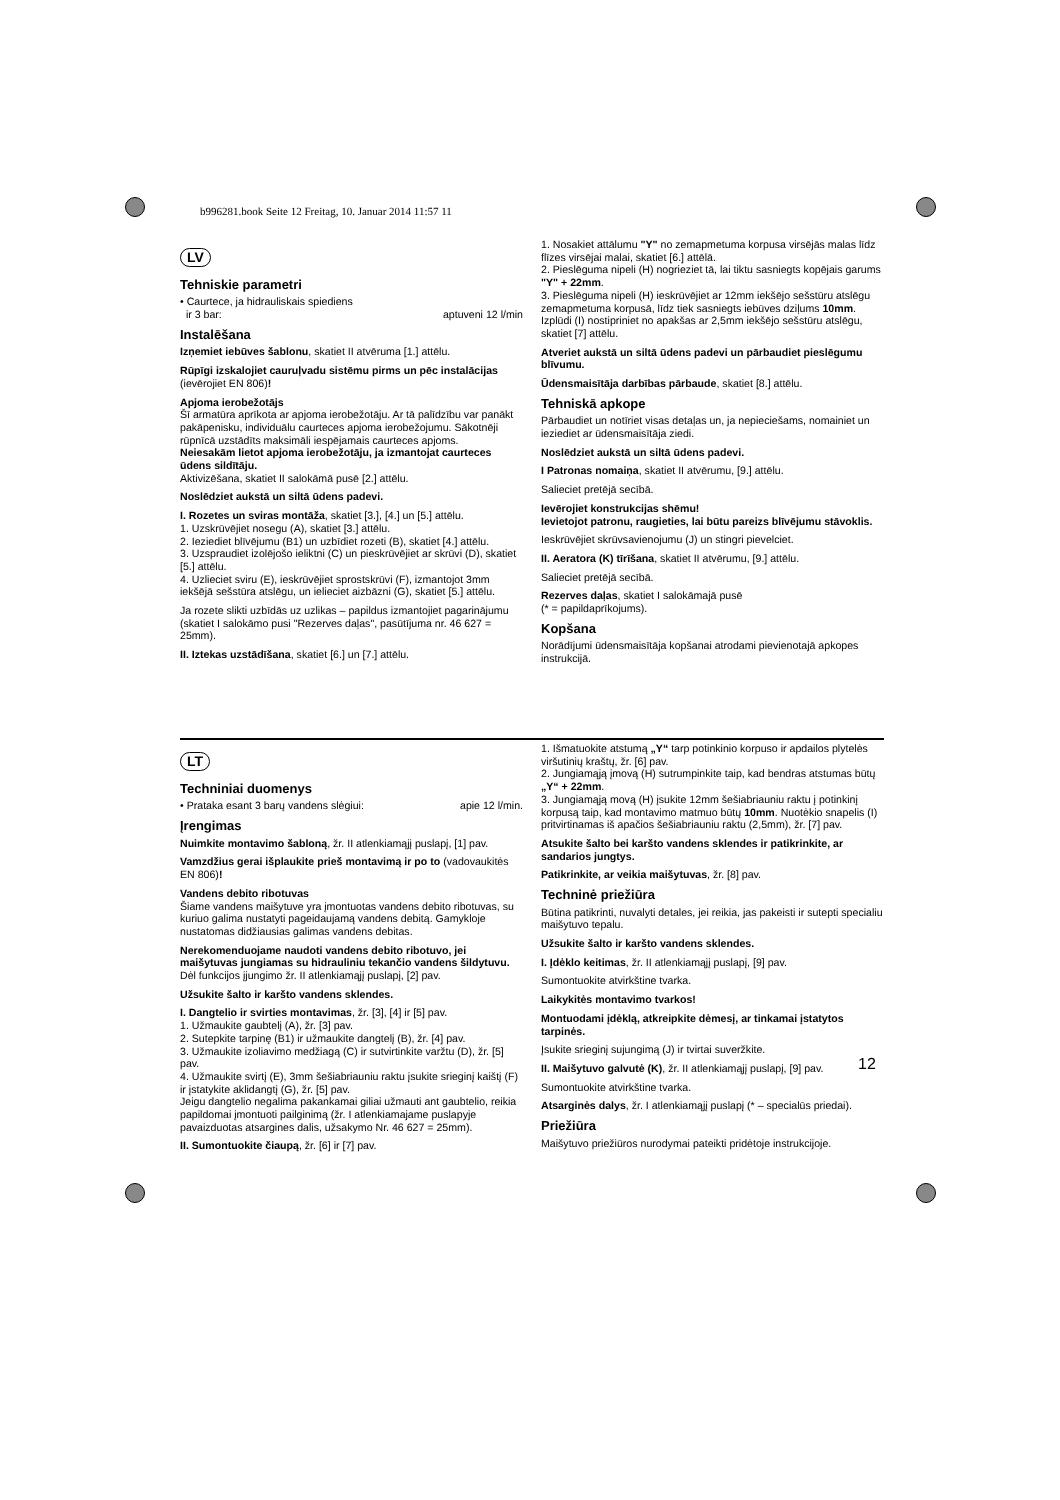b996281.book Seite 12 Freitag, 10. Januar 2014 11:57 11
LV
Tehniskie parametri
• Caurtece, ja hidrauliskais spiediens
ir 3 bar: aptuveni 12 l/min
Instalēšana
Izņemiet iebūves šablonu, skatiet II atvēruma [1.] attēlu.
Rūpīgi izskalojiet cauruļvadu sistēmu pirms un pēc instalācijas (ievērojiet EN 806)!
Apjoma ierobežotājs
Šī armatūra aprīkota ar apjoma ierobežotāju. Ar tā palīdzību var panākt pakāpenisku, individuālu caurteces apjoma ierobežojumu. Sākotnēji rūpnīcā uzstādīts maksimāli iespējamais caurteces apjoms.
Neiesakām lietot apjoma ierobežotāju, ja izmantojat caurteces ūdens sildītāju.
Aktivizēšana, skatiet II salokāmā pusē [2.] attēlu.
Noslēdziet aukstā un siltā ūdens padevi.
I. Rozetes un sviras montāža, skatiet [3.], [4.] un [5.] attēlu.
1. Uzskrūvējiet nosegu (A), skatiet [3.] attēlu.
2. Ieziediet blīvējumu (B1) un uzbīdiet rozeti (B), skatiet [4.] attēlu.
3. Uzspraudiet izolējošo ieliktni (C) un pieskrūvējiet ar skrūvi (D), skatiet [5.] attēlu.
4. Uzlieciet sviru (E), ieskrūvējiet sprostskrūvi (F), izmantojot 3mm iekšējā sešstūra atslēgu, un ielieciet aizbāzni (G), skatiet [5.] attēlu.
Ja rozete slikti uzbīdās uz uzlikas – papildus izmantojiet pagarinājumu (skatiet I salokāmo pusi "Rezerves daļas", pasūtījuma nr. 46 627 = 25mm).
II. Iztekas uzstādīšana, skatiet [6.] un [7.] attēlu.
1. Nosakiet attālumu "Y" no zemapmetuma korpusa virsējās malas līdz flīzes virsējai malai, skatiet [6.] attēlā.
2. Pieslēguma nipeli (H) nogrieziet tā, lai tiktu sasniegts kopējais garums "Y" + 22mm.
3. Pieslēguma nipeli (H) ieskrūvējiet ar 12mm iekšējo sešstūru atslēgu zemapmetuma korpusā, līdz tiek sasniegts iebūves dziļums 10mm. Izplūdi (I) nostipriniet no apakšas ar 2,5mm iekšējo sešstūru atslēgu, skatiet [7] attēlu.
Atveriet aukstā un siltā ūdens padevi un pārbaudiet pieslēgumu blīvumu.
Ūdensmaisītāja darbības pārbaude, skatiet [8.] attēlu.
Tehniskā apkope
Pārbaudiet un notīriet visas detaļas un, ja nepieciešams, nomainiet un ieziediet ar ūdensmaisītāja ziedi.
Noslēdziet aukstā un siltā ūdens padevi.
I Patronas nomaiņa, skatiet II atvērumu, [9.] attēlu.
Salieciet pretējā secībā.
Ievērojiet konstrukcijas shēmu!
Ievietojot patronu, raugieties, lai būtu pareizs blīvējumu stāvoklis.
Ieskrūvējiet skrūvsavienojumu (J) un stingri pievelciet.
II. Aeratora (K) tīrīšana, skatiet II atvērumu, [9.] attēlu.
Salieciet pretējā secībā.
Rezerves daļas, skatiet I salokāmajā pusē
(* = papildaprīkojums).
Kopšana
Norādījumi ūdensmaisītāja kopšanai atrodami pievienotajā apkopes instrukcijā.
LT
Techniniai duomenys
• Prataka esant 3 barų vandens slėgiui: apie 12 l/min.
Įrengimas
Nuimkite montavimo šabloną, žr. II atlenkiamąjį puslapį, [1] pav.
Vamzdžius gerai išplaukite prieš montavimą ir po to (vadovaukitės EN 806)!
Vandens debito ribotuvas
Šiame vandens maišytuve yra įmontuotas vandens debito ribotuvas, su kuriuo galima nustatyti pageidaujamą vandens debitą. Gamykloje nustatomas didžiausias galimas vandens debitas.
Nerekomenduojame naudoti vandens debito ribotuvo, jei maišytuvas jungiamas su hidrauliniu tekančio vandens šildytuvu.
Dėl funkcijos įjungimo žr. II atlenkiamąjį puslapį, [2] pav.
Užsukite šalto ir karšto vandens sklendes.
I. Dangtelio ir svirties montavimas, žr. [3], [4] ir [5] pav.
1. Užmaukite gaubtelį (A), žr. [3] pav.
2. Sutepkite tarpinę (B1) ir užmaukite dangtelį (B), žr. [4] pav.
3. Užmaukite izoliavimo medžiagą (C) ir sutvirtinkite varžtu (D), žr. [5] pav.
4. Užmaukite svirtį (E), 3mm šešiabriauniu raktu įsukite srieginį kaištį (F) ir įstatykite aklidangtį (G), žr. [5] pav.
Jeigu dangtelio negalima pakankamai giliai užmauti ant gaubtelio, reikia papildomai įmontuoti pailginimą (žr. I atlenkiamajame puslapyje pavaizduotas atsargines dalis, užsakymo Nr. 46 627 = 25mm).
II. Sumontuokite čiaupą, žr. [6] ir [7] pav.
1. Išmatuokite atstumą „Y“ tarp potinkinio korpuso ir apdailos plytelės viršutinių kraštų, žr. [6] pav.
2. Jungiamąją įmovą (H) sutrumpinkite taip, kad bendras atstumas būtų „Y“ + 22mm.
3. Jungiamąją movą (H) įsukite 12mm šešiabriauniu raktu į potinkinį korpusą taip, kad montavimo matmuo būtų 10mm. Nuotėkio snapelis (I) pritvirtinamas iš apačios šešiabriauniu raktu (2,5mm), žr. [7] pav.
Atsukite šalto bei karšto vandens sklendes ir patikrinkite, ar sandarios jungtys.
Patikrinkite, ar veikia maišytuvas, žr. [8] pav.
Techninė priežiūra
Būtina patikrinti, nuvalyti detales, jei reikia, jas pakeisti ir sutepti specialiu maišytuvo tepalu.
Užsukite šalto ir karšto vandens sklendes.
I. Įdėklo keitimas, žr. II atlenkiamąjį puslapį, [9] pav.
Sumontuokite atvirkštine tvarka.
Laikykitės montavimo tvarkos!
Montuodami įdėklą, atkreipkite dėmesį, ar tinkamai įstatytos tarpinės.
Įsukite srieginį sujungimą (J) ir tvirtai suveržkite.
II. Maišytuvo galvutė (K), žr. II atlenkiamąjį puslapį, [9] pav.
Sumontuokite atvirkštine tvarka.
Atsarginės dalys, žr. I atlenkiamąjį puslapį (* – specialūs priedai).
Priežiūra
Maišytuvo priežiūros nurodymai pateikti pridėtoje instrukcijoje.
12